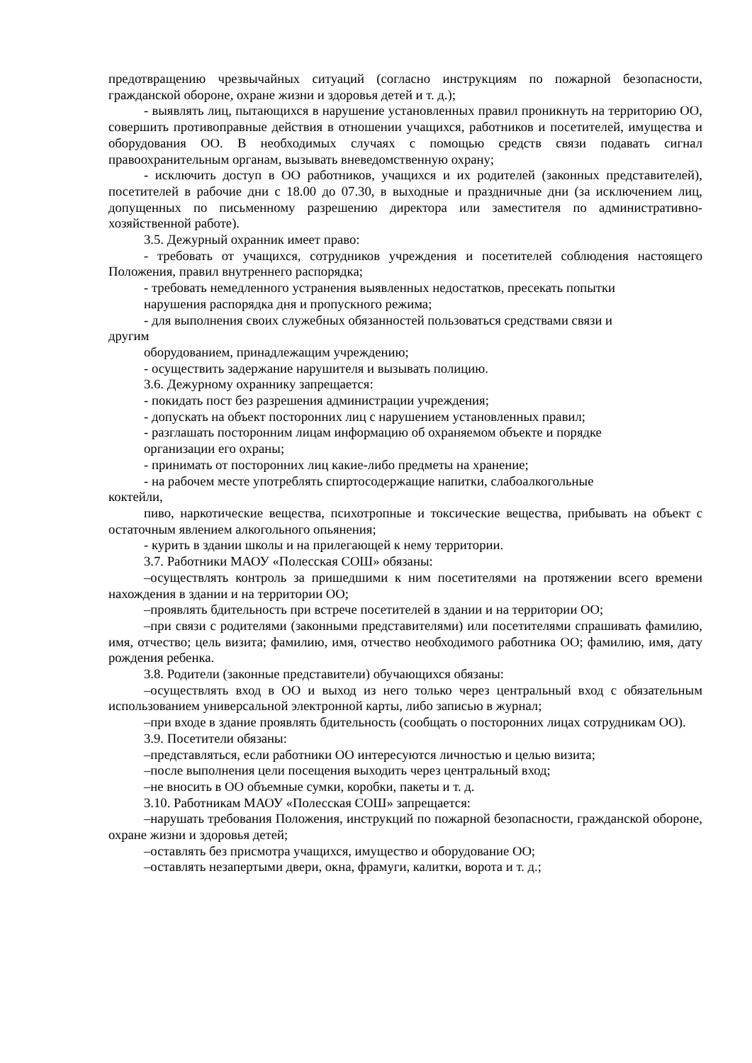предотвращению чрезвычайных ситуаций (согласно инструкциям по пожарной безопасности, гражданской обороне, охране жизни и здоровья детей и т. д.);
- выявлять лиц, пытающихся в нарушение установленных правил проникнуть на территорию ОО, совершить противоправные действия в отношении учащихся, работников и посетителей, имущества и оборудования ОО. В необходимых случаях с помощью средств связи подавать сигнал правоохранительным органам, вызывать вневедомственную охрану;
- исключить доступ в ОО работников, учащихся и их родителей (законных представителей), посетителей в рабочие дни с 18.00 до 07.30, в выходные и праздничные дни (за исключением лиц, допущенных по письменному разрешению директора или заместителя по административно-хозяйственной работе).
3.5. Дежурный охранник имеет право:
- требовать от учащихся, сотрудников учреждения и посетителей соблюдения настоящего Положения, правил внутреннего распорядка;
- требовать немедленного устранения выявленных недостатков, пресекать попытки
нарушения распорядка дня и пропускного режима;
- для выполнения своих служебных обязанностей пользоваться средствами связи и
другим
оборудованием, принадлежащим учреждению;
- осуществить задержание нарушителя и вызывать полицию.
3.6. Дежурному охраннику запрещается:
- покидать пост без разрешения администрации учреждения;
- допускать на объект посторонних лиц с нарушением установленных правил;
- разглашать посторонним лицам информацию об охраняемом объекте и порядке
организации его охраны;
- принимать от посторонних лиц какие-либо предметы на хранение;
- на рабочем месте употреблять спиртосодержащие напитки, слабоалкогольные
коктейли,
пиво, наркотические вещества, психотропные и токсические вещества, прибывать на объект с остаточным явлением алкогольного опьянения;
- курить в здании школы и на прилегающей к нему территории.
3.7. Работники МАОУ «Полесская СОШ» обязаны:
–осуществлять контроль за пришедшими к ним посетителями на протяжении всего времени нахождения в здании и на территории ОО;
–проявлять бдительность при встрече посетителей в здании и на территории ОО;
–при связи с родителями (законными представителями) или посетителями спрашивать фамилию, имя, отчество; цель визита; фамилию, имя, отчество необходимого работника ОО; фамилию, имя, дату рождения ребенка.
3.8. Родители (законные представители) обучающихся обязаны:
–осуществлять вход в ОО и выход из него только через центральный вход с обязательным использованием универсальной электронной карты, либо записью в журнал;
–при входе в здание проявлять бдительность (сообщать о посторонних лицах сотрудникам ОО).
3.9. Посетители обязаны:
–представляться, если работники ОО интересуются личностью и целью визита;
–после выполнения цели посещения выходить через центральный вход;
–не вносить в ОО объемные сумки, коробки, пакеты и т. д.
3.10. Работникам МАОУ «Полесская СОШ» запрещается:
–нарушать требования Положения, инструкций по пожарной безопасности, гражданской обороне, охране жизни и здоровья детей;
–оставлять без присмотра учащихся, имущество и оборудование ОО;
–оставлять незапертыми двери, окна, фрамуги, калитки, ворота и т. д.;